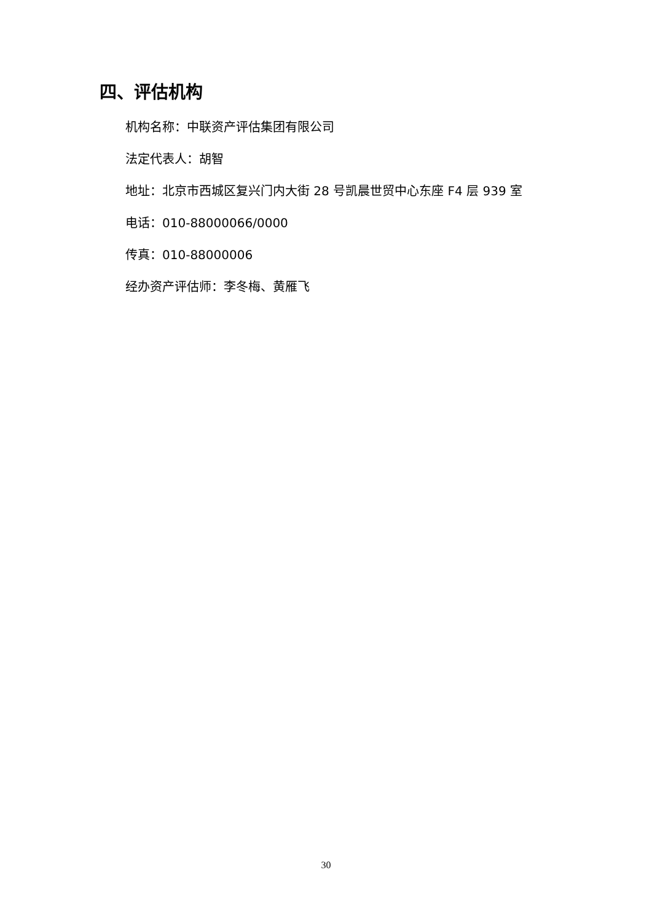四、评估机构
机构名称：中联资产评估集团有限公司
法定代表人：胡智
地址：北京市西城区复兴门内大街 28 号凯晨世贸中心东座 F4 层 939 室
电话：010-88000066/0000
传真：010-88000006
经办资产评估师：李冬梅、黄雁飞
30